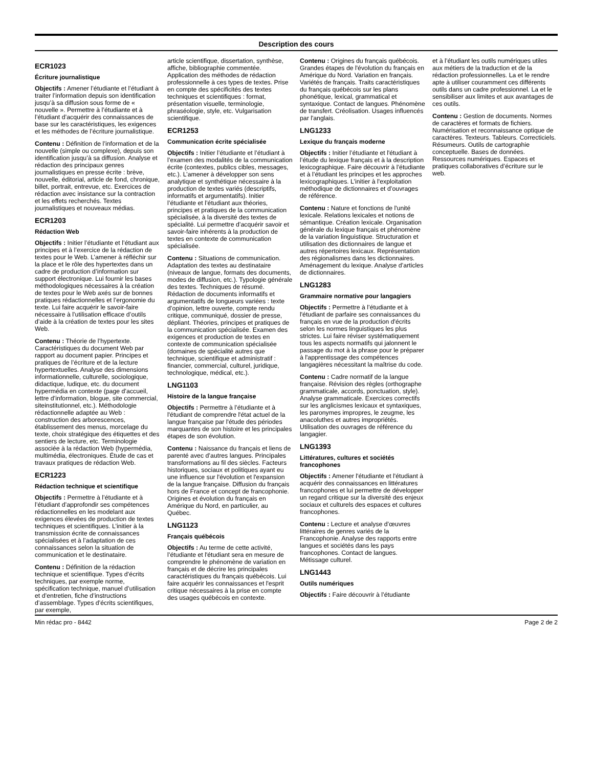Description des cours
ECR1023
Écriture journalistique
Objectifs : Amener l’étudiante et l’étudiant à traiter l’information depuis son identification jusqu’à sa diffusion sous forme de « nouvelle ». Permettre à l’étudiante et à l’étudiant d’acquérir des connaissances de base sur les caractéristiques, les exigences et les méthodes de l’écriture journalistique.
Contenu : Définition de l’information et de la nouvelle (simple ou complexe), depuis son identification jusqu’à sa diffusion. Analyse et rédaction des principaux genres journalistiques en presse écrite : brève, nouvelle, éditorial, article de fond, chronique, billet, portrait, entrevue, etc. Exercices de rédaction avec insistance sur la contraction et les effets recherchés. Textes journalistiques et nouveaux médias.
ECR1203
Rédaction Web
Objectifs : Initier l’étudiante et l’étudiant aux principes et à l’exercice de la rédaction de textes pour le Web. L’amener à réfléchir sur la place et le rôle des hypertextes dans un cadre de production d’information sur support électronique. Lui fournir les bases méthodologiques nécessaires à la création de textes pour le Web axés sur de bonnes pratiques rédactionnelles et l’ergonomie du texte. Lui faire acquérir le savoir-faire nécessaire à l’utilisation efficace d’outils d’aide à la création de textes pour les sites Web.
Contenu : Théorie de l’hypertexte. Caractéristiques du document Web par rapport au document papier. Principes et pratiques de l’écriture et de la lecture hypertextuelles. Analyse des dimensions informationnelle, culturelle, sociologique, didactique, ludique, etc. du document hypermédia en contexte (page d’accueil, lettre d’information, blogue, site commercial, siteinstitutionnel, etc.). Méthodologie rédactionnelle adaptée au Web : construction des arborescences, établissement des menus, morcelage du texte, choix stratégique des étiquettes et des sentiers de lecture, etc. Terminologie associée à la rédaction Web (hypermédia, multimédia, électroniques. Étude de cas et travaux pratiques de rédaction Web.
ECR1223
Rédaction technique et scientifique
Objectifs : Permettre à l’étudiante et à l’étudiant d’approfondir ses compétences rédactionnelles en les modelant aux exigences élevées de production de textes techniques et scientifiques. L’initier à la transmission écrite de connaissances spécialisées et à l’adaptation de ces connaissances selon la situation de communication et le destinataire.
Contenu : Définition de la rédaction technique et scientifique. Types d’écrits techniques, par exemple norme, spécification technique, manuel d’utilisation et d’entretien, fiche d’instructions d’assemblage. Types d’écrits scientifiques, par exemple,
article scientifique, dissertation, synthèse, affiche, bibliographie commentée. Application des méthodes de rédaction professionnelle à ces types de textes. Prise en compte des spécificités des textes techniques et scientifiques : format, présentation visuelle, terminologie, phraséologie, style, etc. Vulgarisation scientifique.
ECR1253
Communication écrite spécialisée
Objectifs : Initier l’étudiante et l’étudiant à l’examen des modalités de la communication écrite (contextes, publics cibles, messages, etc.). L’amener à développer son sens analytique et synthétique nécessaire à la production de textes variés (descriptifs, informatifs et argumentatifs). Initier l’étudiante et l’étudiant aux théories, principes et pratiques de la communication spécialisée, à la diversité des textes de spécialité. Lui permettre d’acquérir savoir et savoir-faire inhérents à la production de textes en contexte de communication spécialisée.
Contenu : Situations de communication. Adaptation des textes au destinataire (niveaux de langue, formats des documents, modes de diffusion, etc.). Typologie générale des textes. Techniques de résumé. Rédaction de documents informatifs et argumentatifs de longueurs variées : texte d’opinion, lettre ouverte, compte rendu critique, communiqué, dossier de presse, dépliant. Théories, principes et pratiques de la communication spécialisée. Examen des exigences et production de textes en contexte de communication spécialisée (domaines de spécialité autres que technique, scientifique et administratif : financier, commercial, culturel, juridique, technologique, médical, etc.).
LNG1103
Histoire de la langue française
Objectifs : Permettre à l’étudiante et à l'étudiant de comprendre l'état actuel de la langue française par l'étude des périodes marquantes de son histoire et les principales étapes de son évolution.
Contenu : Naissance du français et liens de parenté avec d’autres langues. Principales transformations au fil des siècles. Facteurs historiques, sociaux et politiques ayant eu une influence sur l'évolution et l'expansion de la langue française. Diffusion du français hors de France et concept de francophonie. Origines et évolution du français en Amérique du Nord, en particulier, au Québec.
LNG1123
Français québécois
Objectifs : Au terme de cette activité, l’étudiante et l'étudiant sera en mesure de comprendre le phénomène de variation en français et de décrire les principales caractéristiques du français québécois. Lui faire acquérir les connaissances et l'esprit critique nécessaires à la prise en compte des usages québécois en contexte.
Contenu : Origines du français québécois. Grandes étapes de l'évolution du français en Amérique du Nord. Variation en français. Variétés de français. Traits caractéristiques du français québécois sur les plans phonétique, lexical, grammatical et syntaxique. Contact de langues. Phénomène de transfert. Créolisation. Usages influencés par l'anglais.
LNG1233
Lexique du français moderne
Objectifs : Initier l’étudiante et l'étudiant à l’étude du lexique français et à la description lexicographique. Faire découvrir à l’étudiante et à l’étudiant les principes et les approches lexicographiques. L’initier à l'exploitation méthodique de dictionnaires et d’ouvrages de référence.
Contenu : Nature et fonctions de l'unité lexicale. Relations lexicales et notions de sémantique. Création lexicale. Organisation générale du lexique français et phénomène de la variation linguistique. Structuration et utilisation des dictionnaires de langue et autres répertoires lexicaux. Représentation des régionalismes dans les dictionnaires. Aménagement du lexique. Analyse d’articles de dictionnaires.
LNG1283
Grammaire normative pour langagiers
Objectifs : Permettre à l’étudiante et à l'étudiant de parfaire ses connaissances du français en vue de la production d'écrits selon les normes linguistiques les plus strictes. Lui faire réviser systématiquement tous les aspects normatifs qui jalonnent le passage du mot à la phrase pour le préparer à l'apprentissage des compétences langagières nécessitant la maîtrise du code.
Contenu : Cadre normatif de la langue française. Révision des règles (orthographe grammaticale, accords, ponctuation, style). Analyse grammaticale. Exercices correctifs sur les anglicismes lexicaux et syntaxiques, les paronymes impropres, le zeugme, les anacoluthes et autres impropriétés. Utilisation des ouvrages de référence du langagier.
LNG1393
Littératures, cultures et sociétés francophones
Objectifs : Amener l'étudiante et l'étudiant à acquérir des connaissances en littératures francophones et lui permettre de développer un regard critique sur la diversité des enjeux sociaux et culturels des espaces et cultures francophones.
Contenu : Lecture et analyse d’œuvres littéraires de genres variés de la Francophonie. Analyse des rapports entre langues et sociétés dans les pays francophones. Contact de langues. Métissage culturel.
LNG1443
Outils numériques
Objectifs : Faire découvrir à l’étudiante
et à l’étudiant les outils numériques utiles aux métiers de la traduction et de la rédaction professionnelles. La et le rendre apte à utiliser couramment ces différents outils dans un cadre professionnel. La et le sensibiliser aux limites et aux avantages de ces outils.
Contenu : Gestion de documents. Normes de caractères et formats de fichiers. Numérisation et reconnaissance optique de caractères. Texteurs. Tableurs. Correcticiels. Résumeurs. Outils de cartographie conceptuelle. Bases de données. Ressources numériques. Espaces et pratiques collaboratives d’écriture sur le web.
Min rédac pro - 8442 Page 2 de 2